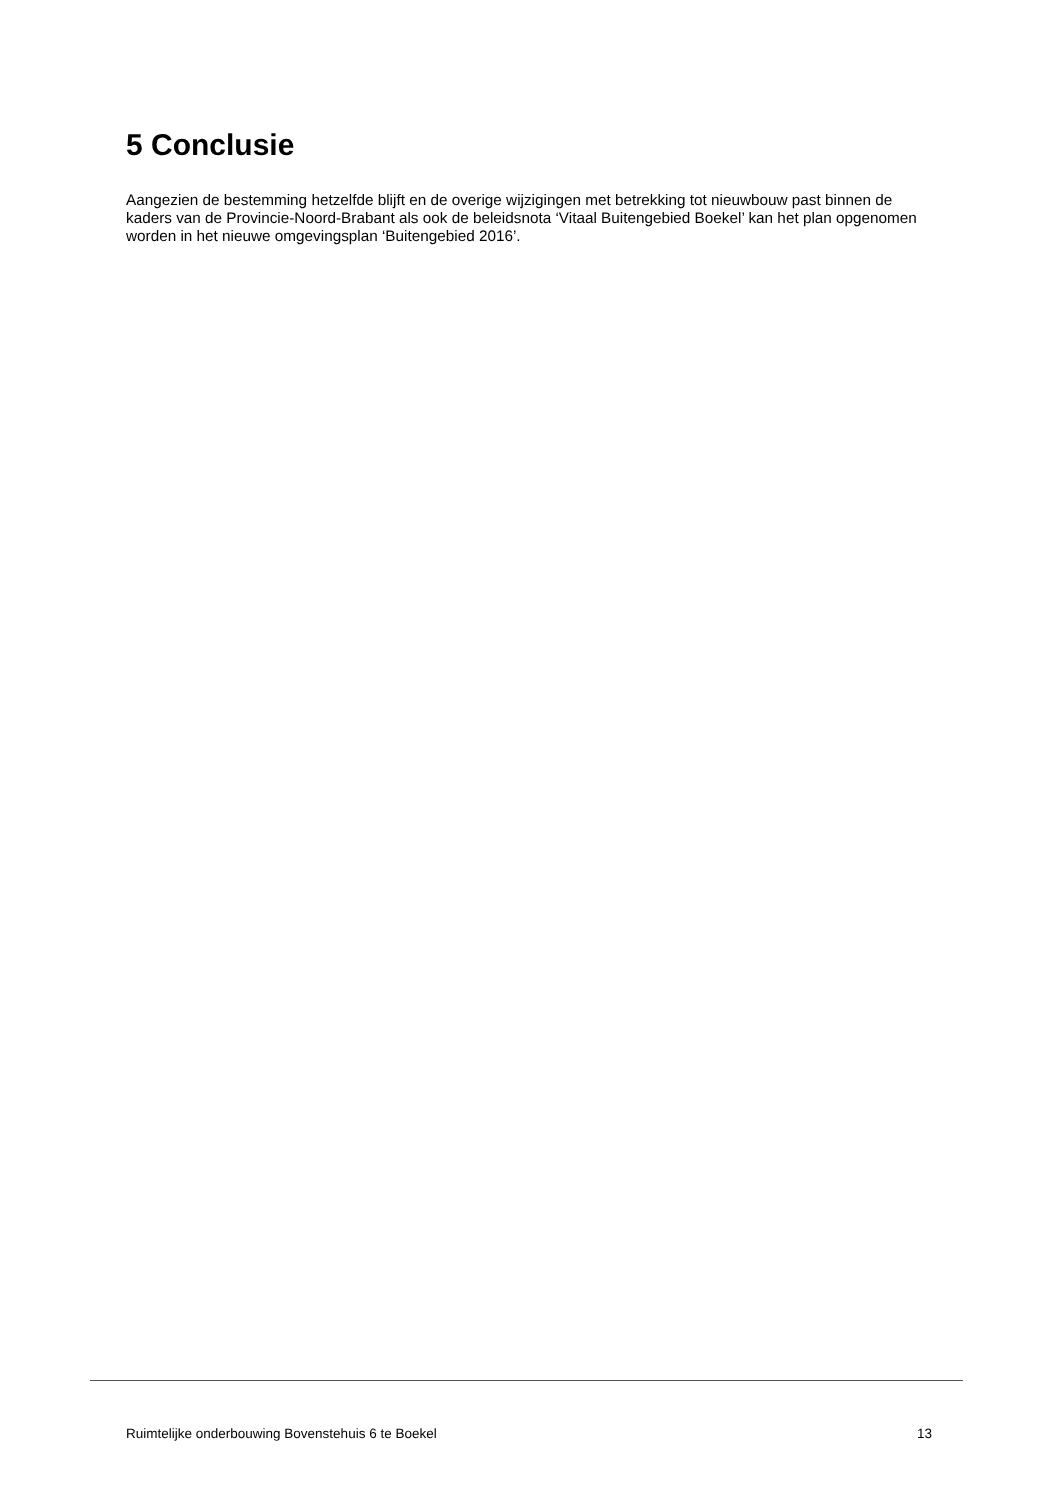5 Conclusie
Aangezien de bestemming hetzelfde blijft en de overige wijzigingen met betrekking tot nieuwbouw past binnen de kaders van de Provincie-Noord-Brabant als ook de beleidsnota ‘Vitaal Buitengebied Boekel’ kan het plan opgenomen worden in het nieuwe omgevingsplan ‘Buitengebied 2016’.
Ruimtelijke onderbouwing Bovenstehuis 6 te Boekel 13